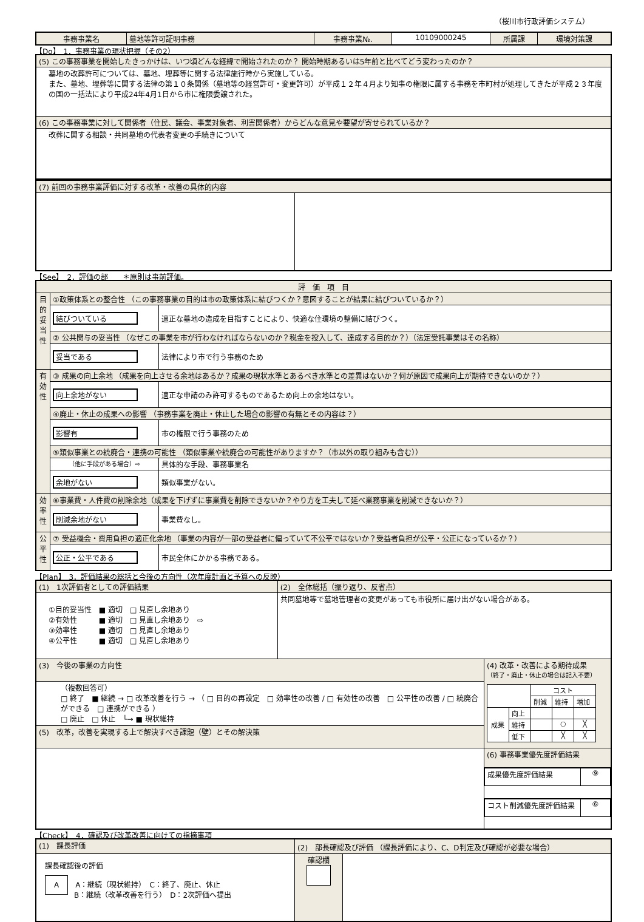（桜川市行政評価システム）
| 事務事業名 | 墓地等許可証明事務 | 事務事業№. | 10109000245 | 所属課 | 環境対策課 |
【Do】　1．事務事業の現状把握（その2）
| (5) この事務事業を開始したきっかけは、いつ頃どんな経緯で開始されたのか？ 開始時期あるいは5年前と比べてどう変わったのか？ |
| 墓地の改葬許可については、墓地、埋葬等に関する法律施行時から実施している。 また、墓地、埋葬等に関する法律の第１０条関係（墓地等の経営許可・変更許可）が平成１２年４月より知事の権限に属する事務を市町村が処理してきたが平成２３年度の国の一括法により平成24年4月1日から市に権限委譲された。 |
| (6) この事務事業に対して関係者（住民、議会、事業対象者、利害関係者）からどんな意見や要望が寄せられているか？ |
| 改葬に関する相談・共同墓地の代表者変更の手続きについて |
| (7) 前回の事務事業評価に対する改革・改善の具体的内容 | |
【See】　2．評価の部　　＊原則は事前評価。
| 評 価 項 目 | | |
| 目的妥当性 | ①政策体系との整合性 （この事務事業の目的は市の政策体系に結びつくか？意図することが結果に結びついているか？） | |
| | 結びついている | 適正な墓地の造成を目指すことにより、快適な住環境の整備に結びつく。 |
| | ② 公共関与の妥当性 （なぜこの事業を市が行わなければならないのか？税金を投入して、達成する目的か？）（法定受託事業はその名称） | |
| | 妥当である | 法律により市で行う事務のため |
| 有効性 | ③ 成果の向上余地 （成果を向上させる余地はあるか？成果の現状水準とあるべき水準との差異はないか？何が原因で成果向上が期待できないのか？） | |
| | 向上余地がない | 適正な申請のみ許可するものであるため向上の余地はない。 |
| | ④廃止・休止の成果への影響 （事務事業を廃止・休止した場合の影響の有無とその内容は？） | |
| | 影響有 | 市の権限で行う事務のため |
| | ⑤類似事業との統廃合・連携の可能性 （類似事業や統廃合の可能性がありますか？（市以外の取り組みも含む）） | |
| | （他に手段がある場合）⇨ | 具体的な手段、事務事業名 |
| | 余地がない | 類似事業がない。 |
| 効率性 | ⑥事業費・人件費の削除余地（成果を下げずに事業費を削除できないか？やり方を工夫して延べ業務事業を削減できないか？） | |
| | 削減余地がない | 事業費なし。 |
| 公平性 | ⑦ 受益機会・費用負担の適正化余地 （事業の内容が一部の受益者に偏っていて不公平ではないか？受益者負担が公平・公正になっているか？） | |
| | 公正・公平である | 市民全体にかかる事務である。 |
【Plan】　3．評価結果の総括と今後の方向性（次年度計画と予算への反映）
| (1) 1次評価者としての評価結果 | (2) 全体総括（振り返り、反省点） | |
| ①目的妥当性 ■ 適切 □ 見直し余地あり ②有効性 ■ 適切 □ 見直し余地あり ⇨ ③効率性 ■ 適切 □ 見直し余地あり ④公平性 ■ 適切 □ 見直し余地あり | 共同墓地等で墓地管理者の変更があっても市役所に届け出がない場合がある。 | |
| (3) 今後の事業の方向性 | | (4) 改革・改善による期待成果 （終了・廃止・休止の場合は記入不要） / / / コスト / / / / / / 削減 / 維持 / 増加 / / 成果 / 向上 / / / / / / 維持 / / ○ / ╳ / / / 低下 / / ╳ / ╳ / |
| （複数回答可） □ 終了 ■ 継続 → □ 改革改善を行う → （ □ 目的の再設定 □ 効率性の改善 / □ 有効性の改善 □ 公平性の改善 / □ 統廃合ができる □ 連携ができる ） □ 廃止 □ 休止 └→ ■ 現状維持 | | |
| (5) 改革，改善を実現する上で解決すべき課題（壁）とその解決策 | | |
| | | (6) 事務事業優先度評価結果 |
| | | / 成果優先度評価結果 / ⑨ / |
| | | / コスト削減優先度評価結果 / ⑥ / |
【Check】　4．確認及び改革改善に向けての指摘事項
| (1) 課長評価 | (2) 部長確認及び評価 （課長評価により、C、D判定及び確認が必要な場合） | |
| 課長確認後の評価 A A：継続（現状維持） C：終了、廃止、休止 B：継続（改革改善を行う） D：2次評価へ提出 | 確認欄 | |